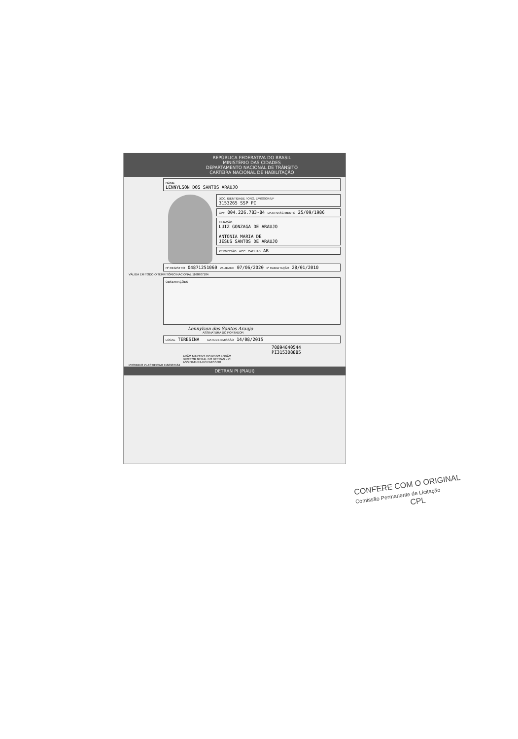REPÚBLICA FEDERATIVA DO BRASIL
MINISTÉRIO DAS CIDADES
DEPARTAMENTO NACIONAL DE TRÂNSITO
CARTEIRA NACIONAL DE HABILITAÇÃO
NOME
LENNYLSON DOS SANTOS ARAUJO
DOC. IDENTIDADE / ORG. EMISSOR/UF
3153265 SSP PI
CPF 004.226.783-84 DATA NASCIMENTO 25/09/1986
FILIAÇÃO
LUIZ GONZAGA DE ARAUJO
ANTONIA MARIA DE
JESUS SANTOS DE ARAUJO
PERMISSÃO ACC CAT HAB AB
Nº REGISTRO 04871251060 VALIDADE 07/06/2020 1ª HABILITAÇÃO 28/01/2010
VÁLIDA EM TODO O TERRITÓRIO NACIONAL 1160907184
OBSERVAÇÕES
Lennylson dos Santos Araujo
ASSINATURA DO PORTADOR
LOCAL TERESINA DATA DE EMISSÃO 14/08/2015
70894640544
PI315308885
ARÃO MARTINS DO REGO LOBÃO
DIRETOR GERAL DO DETRAN - PI
ASSINATURA DO EMISSOR
PROIBIDO PLASTIFICAR 1160907184
DETRAN PI (PIAUI)
CONFERE COM O ORIGINAL
Comissão Permanente de Licitação
CPL